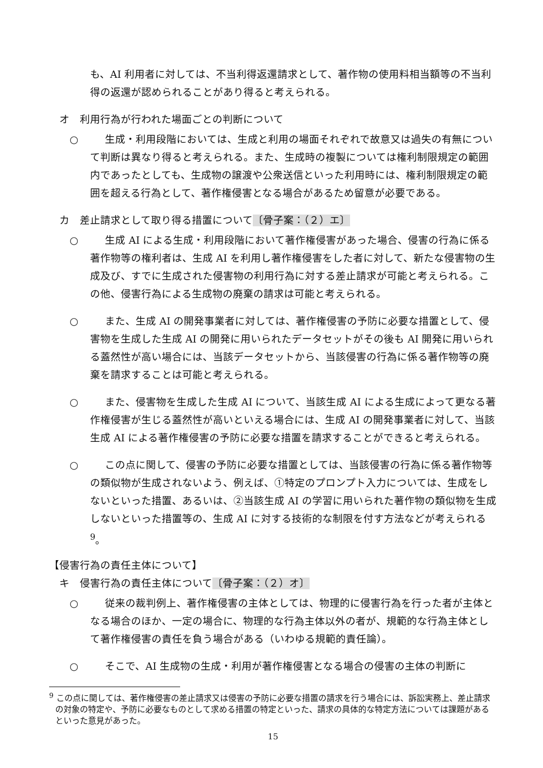も、AI 利用者に対しては、不当利得返還請求として、著作物の使用料相当額等の不当利得の返還が認められることがあり得ると考えられる。
オ　利用行為が行われた場面ごとの判断について
○ 生成・利用段階においては、生成と利用の場面それぞれで故意又は過失の有無について判断は異なり得ると考えられる。また、生成時の複製については権利制限規定の範囲内であったとしても、生成物の譲渡や公衆送信といった利用時には、権利制限規定の範囲を超える行為として、著作権侵害となる場合があるため留意が必要である。
カ　差止請求として取り得る措置について〔骨子案：（２）エ〕
○ 生成 AI による生成・利用段階において著作権侵害があった場合、侵害の行為に係る著作物等の権利者は、生成 AI を利用し著作権侵害をした者に対して、新たな侵害物の生成及び、すでに生成された侵害物の利用行為に対する差止請求が可能と考えられる。この他、侵害行為による生成物の廃棄の請求は可能と考えられる。
○ また、生成 AI の開発事業者に対しては、著作権侵害の予防に必要な措置として、侵害物を生成した生成 AI の開発に用いられたデータセットがその後も AI 開発に用いられる蓋然性が高い場合には、当該データセットから、当該侵害の行為に係る著作物等の廃棄を請求することは可能と考えられる。
○ また、侵害物を生成した生成 AI について、当該生成 AI による生成によって更なる著作権侵害が生じる蓋然性が高いといえる場合には、生成 AI の開発事業者に対して、当該生成 AI による著作権侵害の予防に必要な措置を請求することができると考えられる。
○ この点に関して、侵害の予防に必要な措置としては、当該侵害の行為に係る著作物等の類似物が生成されないよう、例えば、①特定のプロンプト入力については、生成をしないといった措置、あるいは、②当該生成 AI の学習に用いられた著作物の類似物を生成しないといった措置等の、生成 AI に対する技術的な制限を付す方法などが考えられる <sup>9</sup>。
【侵害行為の責任主体について】
キ　侵害行為の責任主体について〔骨子案：（２）オ〕
○ 従来の裁判例上、著作権侵害の主体としては、物理的に侵害行為を行った者が主体となる場合のほか、一定の場合に、物理的な行為主体以外の者が、規範的な行為主体として著作権侵害の責任を負う場合がある（いわゆる規範的責任論）。
○ そこで、AI 生成物の生成・利用が著作権侵害となる場合の侵害の主体の判断に
<sup>9</sup> この点に関しては、著作権侵害の差止請求又は侵害の予防に必要な措置の請求を行う場合には、訴訟実務上、差止請求の対象の特定や、予防に必要なものとして求める措置の特定といった、請求の具体的な特定方法については課題があるといった意見があった。
15